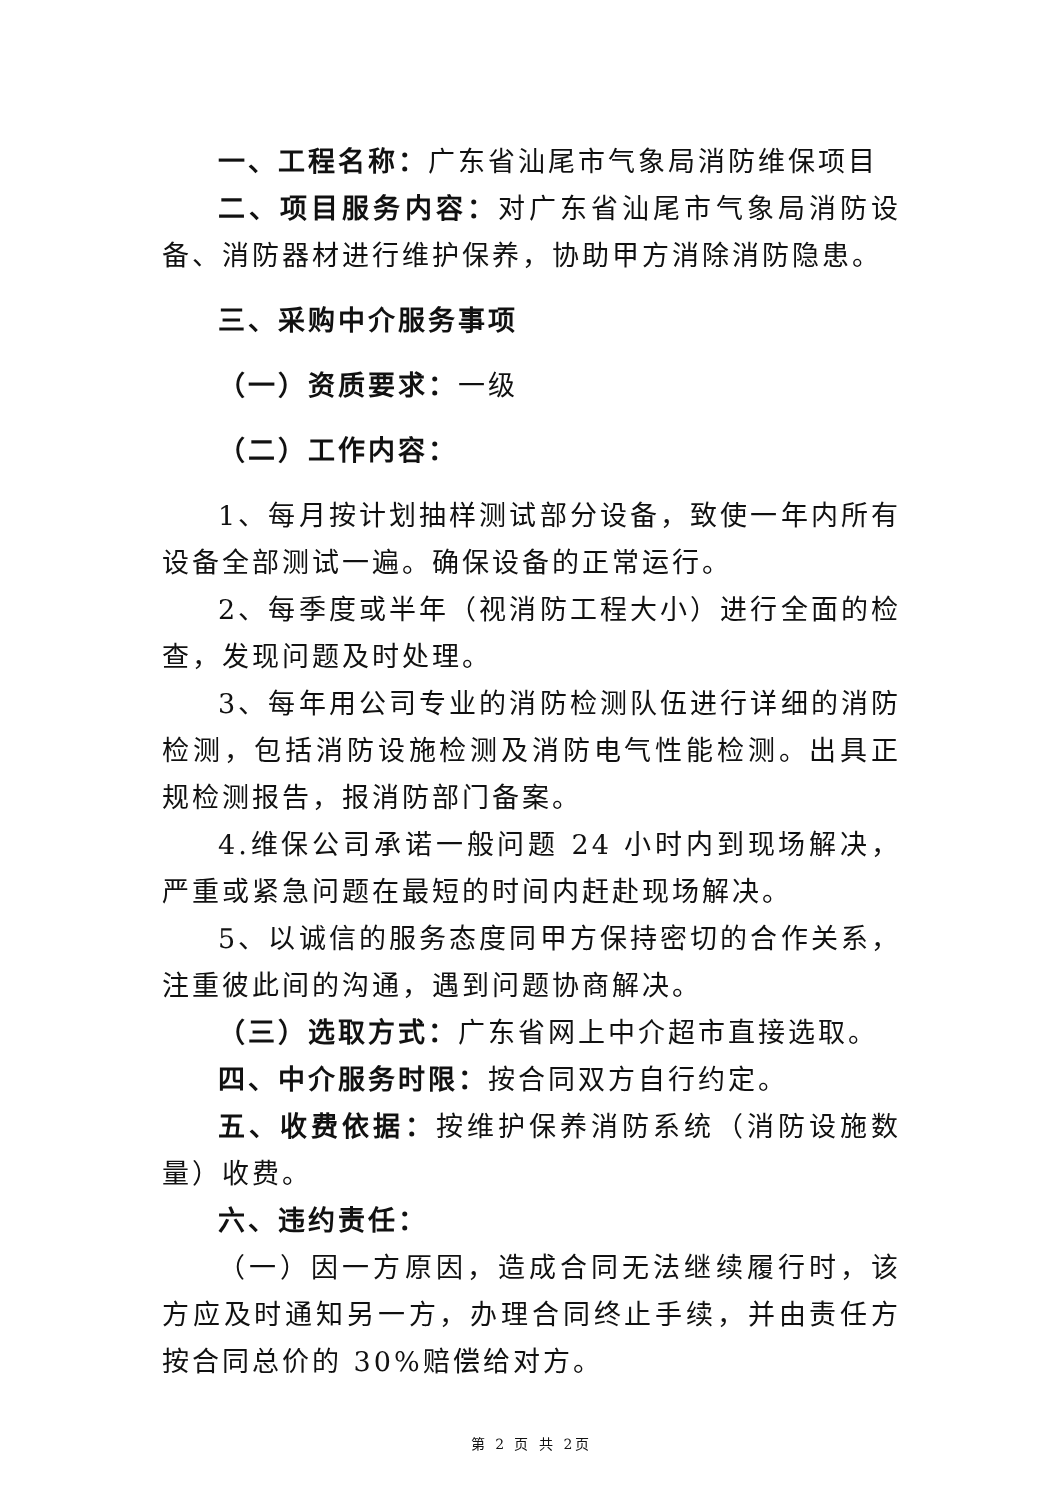一、工程名称：广东省汕尾市气象局消防维保项目
二、项目服务内容：对广东省汕尾市气象局消防设备、消防器材进行维护保养，协助甲方消除消防隐患。
三、采购中介服务事项
（一）资质要求：一级
（二）工作内容：
1、每月按计划抽样测试部分设备，致使一年内所有设备全部测试一遍。确保设备的正常运行。
2、每季度或半年（视消防工程大小）进行全面的检查，发现问题及时处理。
3、每年用公司专业的消防检测队伍进行详细的消防检测，包括消防设施检测及消防电气性能检测。出具正规检测报告，报消防部门备案。
4.维保公司承诺一般问题 24 小时内到现场解决，严重或紧急问题在最短的时间内赶赴现场解决。
5、以诚信的服务态度同甲方保持密切的合作关系，注重彼此间的沟通，遇到问题协商解决。
（三）选取方式：广东省网上中介超市直接选取。
四、中介服务时限：按合同双方自行约定。
五、收费依据：按维护保养消防系统（消防设施数量）收费。
六、违约责任：
（一）因一方原因，造成合同无法继续履行时，该方应及时通知另一方，办理合同终止手续，并由责任方按合同总价的 30%赔偿给对方。
第 2 页 共 2页